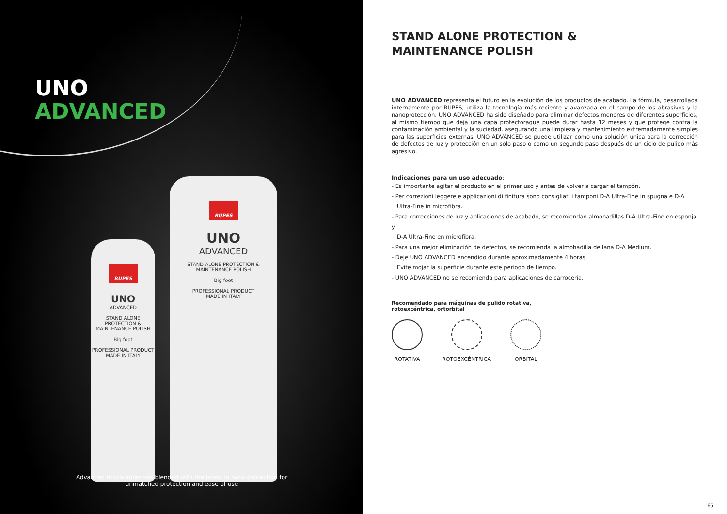UNO
ADVANCED
RUPES
UNO
ADVANCED
STAND ALONE PROTECTION & MAINTENANCE POLISH
Big foot
PROFESSIONAL PRODUCT
MADE IN ITALY
RUPES
UNO
ADVANCED
STAND ALONE PROTECTION &
MAINTENANCE POLISH
Big foot
PROFESSIONAL PRODUCT
MADE IN ITALY
Advanced micro-abrasives blended with the latest in nano-protection for
unmatched protection and ease of use
STAND ALONE PROTECTION &
MAINTENANCE POLISH
UNO ADVANCED representa el futuro en la evolución de los productos de acabado. La fórmula, desarrollada internamente por RUPES, utiliza la tecnología más reciente y avanzada en el campo de los abrasivos y la nanoprotección. UNO ADVANCED ha sido diseñado para eliminar defectos menores de diferentes superficies, al mismo tiempo que deja una capa protectoraque puede durar hasta 12 meses y que protege contra la contaminación ambiental y la suciedad, asegurando una limpieza y mantenimiento extremadamente simples para las superficies externas. UNO ADVANCED se puede utilizar como una solución única para la corrección de defectos de luz y protección en un solo paso o como un segundo paso después de un ciclo de pulido más agresivo.
Indicaciones para un uso adecuado:
- Es importante agitar el producto en el primer uso y antes de volver a cargar el tampón.
- Per correzioni leggere e applicazioni di finitura sono consigliati i tamponi D-A Ultra-Fine in spugna e D-A
Ultra-Fine in microfibra.
- Para correcciones de luz y aplicaciones de acabado, se recomiendan almohadillas D-A Ultra-Fine en esponja y
D-A Ultra-Fine en microfibra.
- Para una mejor eliminación de defectos, se recomienda la almohadilla de lana D-A Medium.
- Deje UNO ADVANCED encendido durante aproximadamente 4 horas.
Evite mojar la superficie durante este período de tiempo.
- UNO ADVANCED no se recomienda para aplicaciones de carrocería.
Recomendado para máquinas de pulido rotativa,
rotoexcéntrica, ortorbital
ROTATIVA ROTOEXCÉNTRICA ORBITAL
65